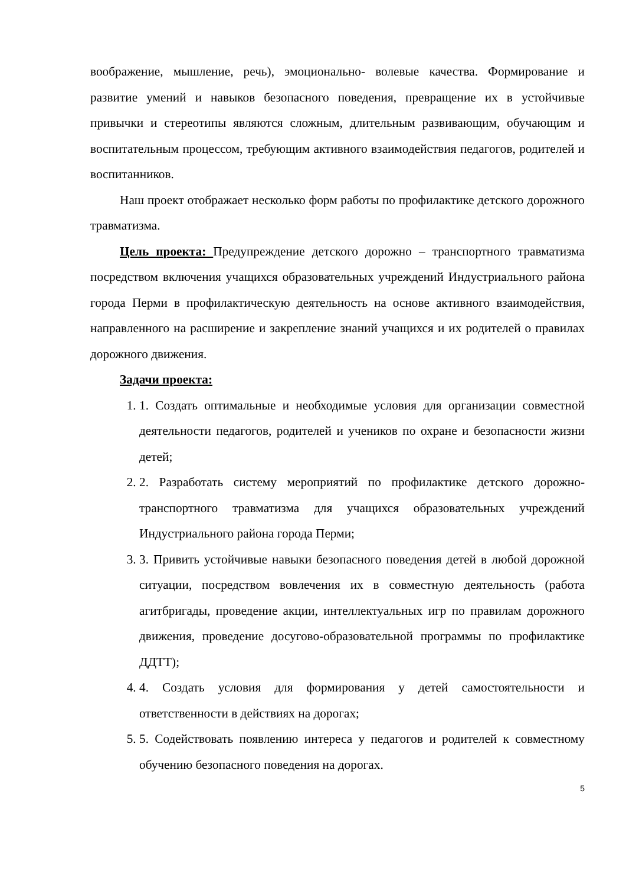воображение, мышление, речь), эмоционально- волевые качества. Формирование и развитие умений и навыков безопасного поведения, превращение их в устойчивые привычки и стереотипы являются сложным, длительным развивающим, обучающим и воспитательным процессом, требующим активного взаимодействия педагогов, родителей и воспитанников.
Наш проект отображает несколько форм работы по профилактике детского дорожного травматизма.
Цель проекта: Предупреждение детского дорожно – транспортного травматизма посредством включения учащихся образовательных учреждений Индустриального района города Перми в профилактическую деятельность на основе активного взаимодействия, направленного на расширение и закрепление знаний учащихся и их родителей о правилах дорожного движения.
Задачи проекта:
1. 1. Создать оптимальные и необходимые условия для организации совместной деятельности педагогов, родителей и учеников по охране и безопасности жизни детей;
2. 2. Разработать систему мероприятий по профилактике детского дорожно-транспортного травматизма для учащихся образовательных учреждений Индустриального района города Перми;
3. 3. Привить устойчивые навыки безопасного поведения детей в любой дорожной ситуации, посредством вовлечения их в совместную деятельность (работа агитбригады, проведение акции, интеллектуальных игр по правилам дорожного движения, проведение досугово-образовательной программы по профилактике ДДТТ);
4. 4. Создать условия для формирования у детей самостоятельности и ответственности в действиях на дорогах;
5. 5. Содействовать появлению интереса у педагогов и родителей к совместному обучению безопасного поведения на дорогах.
5